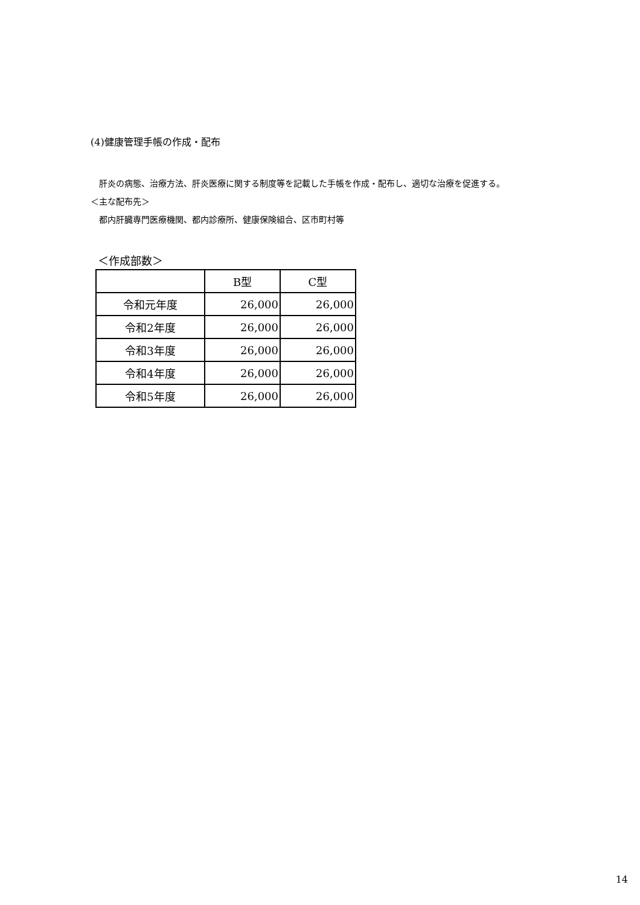(4)健康管理手帳の作成・配布
　肝炎の病態、治療方法、肝炎医療に関する制度等を記載した手帳を作成・配布し、適切な治療を促進する。
＜主な配布先＞
　都内肝臓専門医療機関、都内診療所、健康保険組合、区市町村等
＜作成部数＞
| | B型 | C型 |
| 令和元年度 | 26,000 | 26,000 |
| 令和2年度 | 26,000 | 26,000 |
| 令和3年度 | 26,000 | 26,000 |
| 令和4年度 | 26,000 | 26,000 |
| 令和5年度 | 26,000 | 26,000 |
14